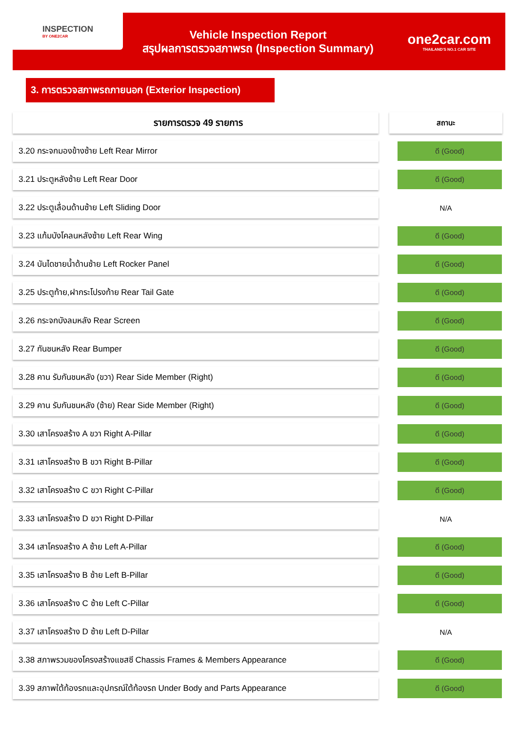INSPECTION
BY ONE2CAR
Vehicle Inspection Report
สรุปผลการตรวจสภาพรถ (Inspection Summary)
one2car.com
THAILAND'S NO.1 CAR SITE
3. การตรวจสภาพรถภายนอก (Exterior Inspection)
| รายการตรวจ 49 รายการ | | สถานะ |
| --- | --- | --- |
| 3.20 กระจกมองข้างซ้าย Left Rear Mirror | | ดี (Good) |
| 3.21 ประตูหลังซ้าย Left Rear Door | | ดี (Good) |
| 3.22 ประตูเลื่อนด้านซ้าย Left Sliding Door | | N/A |
| 3.23 แก้มบังโคลนหลังซ้าย Left Rear Wing | | ดี (Good) |
| 3.24 บันไดชายน้ำด้านซ้าย Left Rocker Panel | | ดี (Good) |
| 3.25 ประตูท้าย,ฝากระโปรงท้าย Rear Tail Gate | | ดี (Good) |
| 3.26 กระจกบังลมหลัง Rear Screen | | ดี (Good) |
| 3.27 กันชนหลัง Rear Bumper | | ดี (Good) |
| 3.28 คาน รับกันชนหลัง (ขวา) Rear Side Member (Right) | | ดี (Good) |
| 3.29 คาน รับกันชนหลัง (ซ้าย) Rear Side Member (Right) | | ดี (Good) |
| 3.30 เสาโครงสร้าง A ขวา Right A-Pillar | | ดี (Good) |
| 3.31 เสาโครงสร้าง B ขวา Right B-Pillar | | ดี (Good) |
| 3.32 เสาโครงสร้าง C ขวา Right C-Pillar | | ดี (Good) |
| 3.33 เสาโครงสร้าง D ขวา Right D-Pillar | | N/A |
| 3.34 เสาโครงสร้าง A ซ้าย Left A-Pillar | | ดี (Good) |
| 3.35 เสาโครงสร้าง B ซ้าย Left B-Pillar | | ดี (Good) |
| 3.36 เสาโครงสร้าง C ซ้าย Left C-Pillar | | ดี (Good) |
| 3.37 เสาโครงสร้าง D ซ้าย Left D-Pillar | | N/A |
| 3.38 สภาพรวมของโครงสร้างแชสซี Chassis Frames & Members Appearance | | ดี (Good) |
| 3.39 สภาพใต้ท้องรถและอุปกรณ์ใต้ท้องรถ Under Body and Parts Appearance | | ดี (Good) |